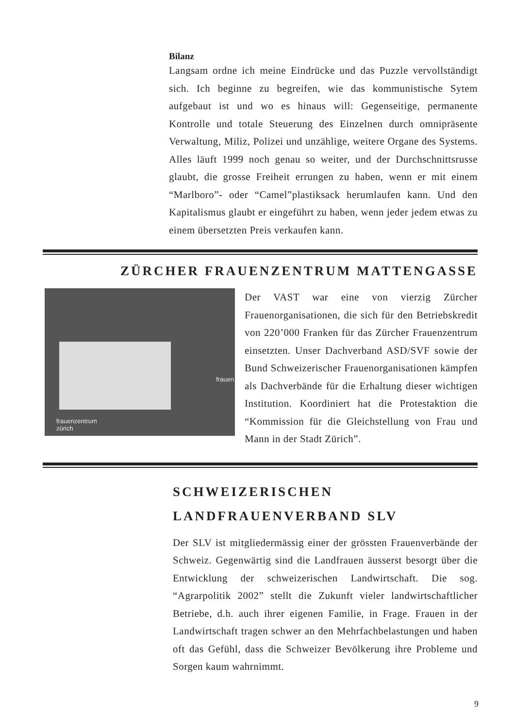Bilanz
Langsam ordne ich meine Eindrücke und das Puzzle vervollständigt sich. Ich beginne zu begreifen, wie das kommunistische Sytem aufgebaut ist und wo es hinaus will: Gegenseitige, permanente Kontrolle und totale Steuerung des Einzelnen durch omnipräsente Verwaltung, Miliz, Polizei und unzählige, weitere Organe des Systems. Alles läuft 1999 noch genau so weiter, und der Durchschnittsrusse glaubt, die grosse Freiheit errungen zu haben, wenn er mit einem “Marlboro”- oder “Camel”plastiksack herumlaufen kann. Und den Kapitalismus glaubt er eingeführt zu haben, wenn jeder jedem etwas zu einem übersetzten Preis verkaufen kann.
ZÜRCHER FRAUENZENTRUM MATTENGASSE
frauen
frauenzentrum
zürich
Der VAST war eine von vierzig Zürcher Frauenorganisationen, die sich für den Betriebskredit von 220’000 Franken für das Zürcher Frauenzentrum einsetzten. Unser Dachverband ASD/SVF sowie der Bund Schweizerischer Frauenorganisationen kämpfen als Dachverbände für die Erhaltung dieser wichtigen Institution. Koordiniert hat die Protestaktion die “Kommission für die Gleichstellung von Frau und Mann in der Stadt Zürich”.
SCHWEIZERISCHEN
LANDFRAUENVERBAND SLV
Der SLV ist mitgliedermässig einer der grössten Frauenverbände der Schweiz. Gegenwärtig sind die Landfrauen äusserst besorgt über die Entwicklung der schweizerischen Landwirtschaft. Die sog. “Agrarpolitik 2002” stellt die Zukunft vieler landwirtschaftlicher Betriebe, d.h. auch ihrer eigenen Familie, in Frage. Frauen in der Landwirtschaft tragen schwer an den Mehrfachbelastungen und haben oft das Gefühl, dass die Schweizer Bevölkerung ihre Probleme und Sorgen kaum wahrnimmt.
9